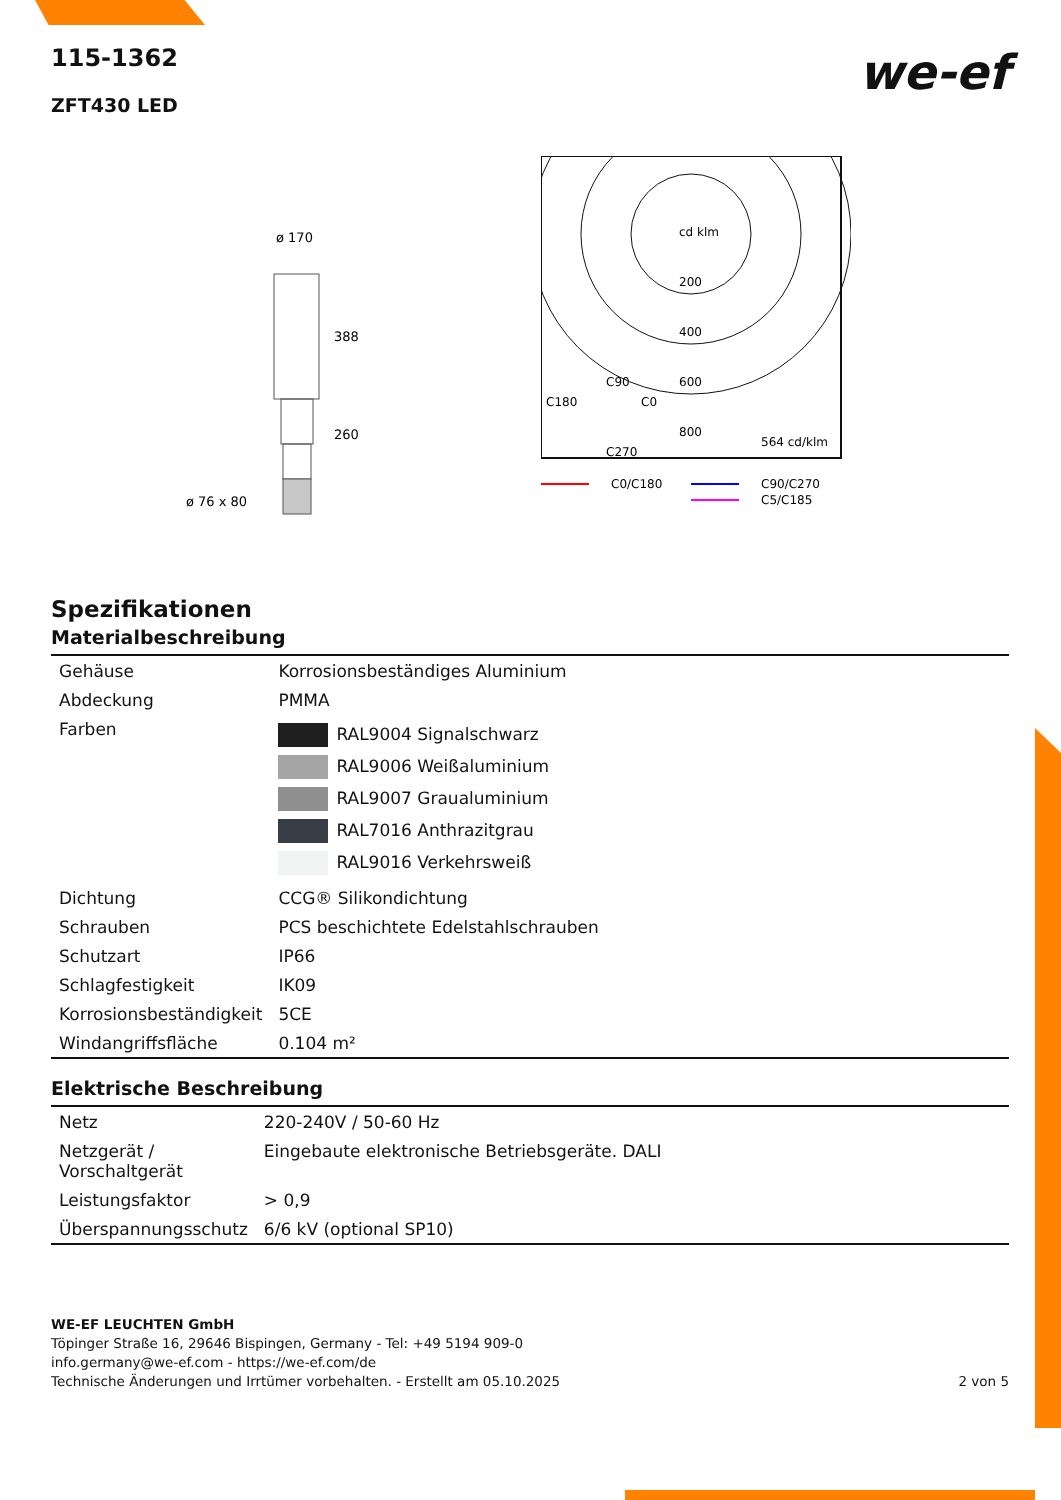we-ef
115-1362
ZFT430 LED
ø 170
388
260
ø 76 x 80
cd klm
200
400
600
800
C180
C90
C0
C270
564 cd/klm
C0/C180
C90/C270
C5/C185
Spezifikationen
Materialbeschreibung
| Gehäuse | Korrosionsbeständiges Aluminium |
| Abdeckung | PMMA |
| Farben | RAL9004 Signalschwarz RAL9006 Weißaluminium RAL9007 Graualuminium RAL7016 Anthrazitgrau RAL9016 Verkehrsweiß |
| Dichtung | CCG® Silikondichtung |
| Schrauben | PCS beschichtete Edelstahlschrauben |
| Schutzart | IP66 |
| Schlagfestigkeit | IK09 |
| Korrosionsbeständigkeit | 5CE |
| Windangriffsfläche | 0.104 m² |
Elektrische Beschreibung
| Netz | 220-240V / 50-60 Hz |
| Netzgerät / Vorschaltgerät | Eingebaute elektronische Betriebsgeräte. DALI |
| Leistungsfaktor | > 0,9 |
| Überspannungsschutz | 6/6 kV (optional SP10) |
WE-EF LEUCHTEN GmbH
Töpinger Straße 16, 29646 Bispingen, Germany - Tel: +49 5194 909-0
info.germany@we-ef.com - https://we-ef.com/de
Technische Änderungen und Irrtümer vorbehalten. - Erstellt am 05.10.2025 2 von 5